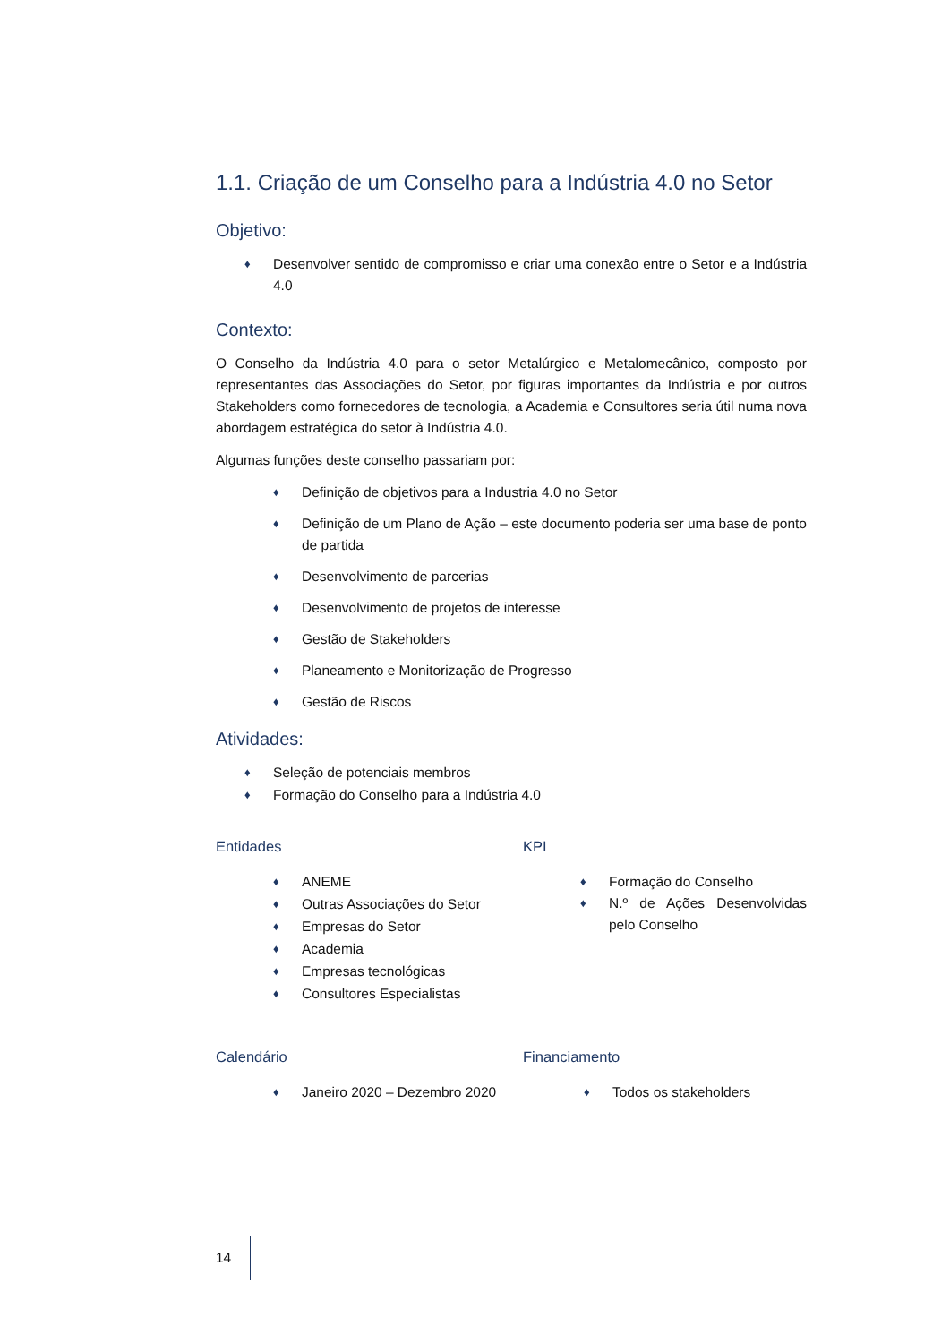1.1. Criação de um Conselho para a Indústria 4.0 no Setor
Objetivo:
♦ Desenvolver sentido de compromisso e criar uma conexão entre o Setor e a Indústria 4.0
Contexto:
O Conselho da Indústria 4.0 para o setor Metalúrgico e Metalomecânico, composto por representantes das Associações do Setor, por figuras importantes da Indústria e por outros Stakeholders como fornecedores de tecnologia, a Academia e Consultores seria útil numa nova abordagem estratégica do setor à Indústria 4.0.
Algumas funções deste conselho passariam por:
♦ Definição de objetivos para a Industria 4.0 no Setor
♦ Definição de um Plano de Ação – este documento poderia ser uma base de ponto de partida
♦ Desenvolvimento de parcerias
♦ Desenvolvimento de projetos de interesse
♦ Gestão de Stakeholders
♦ Planeamento e Monitorização de Progresso
♦ Gestão de Riscos
Atividades:
♦ Seleção de potenciais membros
♦ Formação do Conselho para a Indústria 4.0
Entidades
♦ ANEME
♦ Outras Associações do Setor
♦ Empresas do Setor
♦ Academia
♦ Empresas tecnológicas
♦ Consultores Especialistas
KPI
♦ Formação do Conselho
♦ N.º de Ações Desenvolvidas pelo Conselho
Calendário
♦ Janeiro 2020 – Dezembro 2020
Financiamento
♦ Todos os stakeholders
14